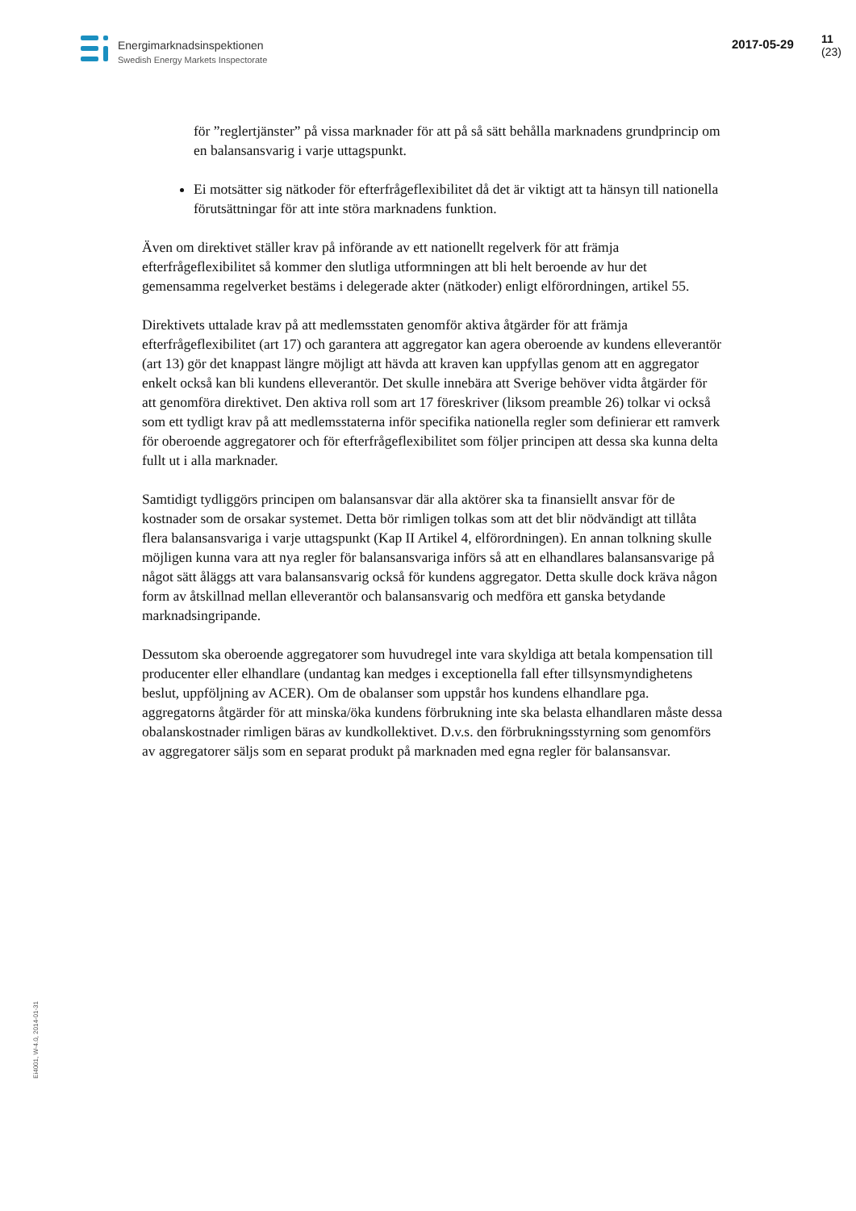Energimarknadsinspektionen
Swedish Energy Markets Inspectorate
2017-05-29 11 (23)
för ”reglertjänster” på vissa marknader för att på så sätt behålla marknadens grundprincip om en balansansvarig i varje uttagspunkt.
Ei motsätter sig nätkoder för efterfrågeflexibilitet då det är viktigt att ta hänsyn till nationella förutsättningar för att inte störa marknadens funktion.
Även om direktivet ställer krav på införande av ett nationellt regelverk för att främja efterfrågeflexibilitet så kommer den slutliga utformningen att bli helt beroende av hur det gemensamma regelverket bestäms i delegerade akter (nätkoder) enligt elförordningen, artikel 55.
Direktivets uttalade krav på att medlemsstaten genomför aktiva åtgärder för att främja efterfrågeflexibilitet (art 17) och garantera att aggregator kan agera oberoende av kundens elleverantör (art 13) gör det knappast längre möjligt att hävda att kraven kan uppfyllas genom att en aggregator enkelt också kan bli kundens elleverantör. Det skulle innebära att Sverige behöver vidta åtgärder för att genomföra direktivet. Den aktiva roll som art 17 föreskriver (liksom preamble 26) tolkar vi också som ett tydligt krav på att medlemsstaterna inför specifika nationella regler som definierar ett ramverk för oberoende aggregatorer och för efterfrågeflexibilitet som följer principen att dessa ska kunna delta fullt ut i alla marknader.
Samtidigt tydliggörs principen om balansansvar där alla aktörer ska ta finansiellt ansvar för de kostnader som de orsakar systemet. Detta bör rimligen tolkas som att det blir nödvändigt att tillåta flera balansansvariga i varje uttagspunkt (Kap II Artikel 4, elförordningen). En annan tolkning skulle möjligen kunna vara att nya regler för balansansvariga införs så att en elhandlares balansansvarige på något sätt åläggs att vara balansansvarig också för kundens aggregator. Detta skulle dock kräva någon form av åtskillnad mellan elleverantör och balansansvarig och medföra ett ganska betydande marknadsingripande.
Dessutom ska oberoende aggregatorer som huvudregel inte vara skyldiga att betala kompensation till producenter eller elhandlare (undantag kan medges i exceptionella fall efter tillsynsmyndighetens beslut, uppföljning av ACER). Om de obalanser som uppstår hos kundens elhandlare pga. aggregatorns åtgärder för att minska/öka kundens förbrukning inte ska belasta elhandlaren måste dessa obalanskostnader rimligen bäras av kundkollektivet. D.v.s. den förbrukningsstyrning som genomförs av aggregatorer säljs som en separat produkt på marknaden med egna regler för balansansvar.
Ei4001, W-4.0, 2014-01-31